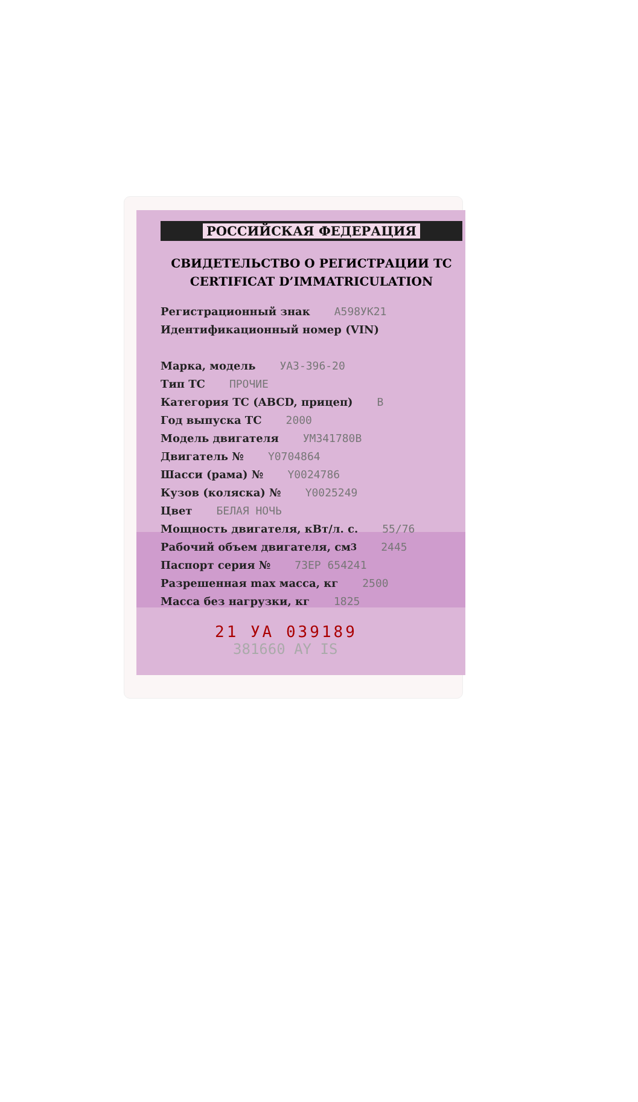РОССИЙСКАЯ ФЕДЕРАЦИЯ
СВИДЕТЕЛЬСТВО О РЕГИСТРАЦИИ ТС
CERTIFICAT D’IMMATRICULATION
Регистрационный знак А598УК21
Идентификационный номер (VIN)
Марка, модель УАЗ-396-20
Тип ТС ПРОЧИЕ
Категория ТС (ABCD, прицеп) B
Год выпуска ТС 2000
Модель двигателя УМ341780В
Двигатель № Y0704864
Шасси (рама) № Y0024786
Кузов (коляска) № Y0025249
Цвет БЕЛАЯ НОЧЬ
Мощность двигателя, кВт/л. с. 55/76
Рабочий объем двигателя, см<sup>3</sup> 2445
Паспорт серия № 73ЕР 654241
Разрешенная max масса, кг 2500
Масса без нагрузки, кг 1825
21 УА 039189
381660 AY IS